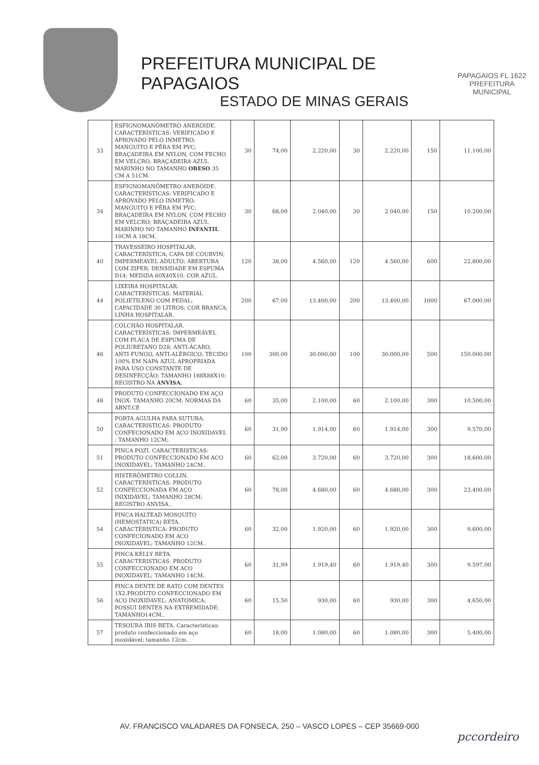PREFEITURA MUNICIPAL DE PAPAGAIOS
ESTADO DE MINAS GERAIS
PAPAGAIOS FL 1622 PREFEITURA MUNICIPAL
| 33 | ESFIGNOMANÔMETRO ANERÓIDE. CARACTERÍSTICAS: VERIFICADO E APROVADO PELO INMETRO; MANGUITO E PÊRA EM PVC; BRAÇADEIRA EM NYLON, COM FECHO EM VELCRO; BRAÇADEIRA AZUL MARINHO NO TAMANHO OBESO 35 CM A 51CM. | 30 | 74,00 | 2.220,00 | 30 | 2.220,00 | 150 | 11.100,00 |
| 34 | ESFIGNOMANÔMETRO ANERÓIDE. CARACTERÍSTICAS: VERIFICADO E APROVADO PELO INMETRO; MANGUITO E PÊRA EM PVC; BRAÇADEIRA EM NYLON, COM FECHO EM VELCRO; BRAÇADEIRA AZUL MARINHO NO TAMANHO INFANTIL 10CM A 18CM. | 30 | 68,00 | 2.040,00 | 30 | 2.040,00 | 150 | 10.200,00 |
| 40 | TRAVESSEIRO HOSPITALAR. CARACTERÍSTICA: CAPA DE COURVIN; IMPERMEÁVEL ADULTO; ABERTURA COM ZIPER; DENSIDADE EM ESPUMA D14; MEDIDA 60X40X10; COR AZUL. | 120 | 38,00 | 4.560,00 | 120 | 4.560,00 | 600 | 22.800,00 |
| 44 | LIXEIRA HOSPITALAR. CARACTERÍSTICAS: MATERIAL POLIETILENO COM PEDAL; CAPACIDADE 30 LITROS; COR BRANCA; LINHA HOSPITALAR. | 200 | 67,00 | 13.400,00 | 200 | 13.400,00 | 1000 | 67.000,00 |
| 46 | COLCHÃO HOSPITALAR. CARACTERÍSTICAS: IMPERMEÁVEL COM PLACA DE ESPUMA DE POLIURETANO D28; ANTI-ÁCARO, ANTI-FUNGO, ANTI-ALÉRGICO; TECIDO 100% EM NAPA AZUL APROPRIADA PARA USO CONSTANTE DE DESINFECÇÃO; TAMANHO 188X88X10; REGISTRO NA ANVISA. | 100 | 300,00 | 30.000,00 | 100 | 30.000,00 | 500 | 150.000,00 |
| 48 | PRODUTO CONFECCIONADO EM AÇO INOX; TAMANHO 20CM; NORMAS DA ABNT,CE | 60 | 35,00 | 2.100,00 | 60 | 2.100,00 | 300 | 10.500,00 |
| 50 | PORTA AGULHA PARA SUTURA. CARACTERISTICAS: PRODUTO CONFECIONADO EM ACO INOXIDAVEL ; TAMANHO 12CM;. | 60 | 31,90 | 1.914,00 | 60 | 1.914,00 | 300 | 9.570,00 |
| 51 | PINCA POZI. CARACTERISTICAS: PRODUTO CONFECCIONADO EM ACO INOXIDAVEL; TAMANHO 24CM.. | 60 | 62,00 | 3.720,00 | 60 | 3.720,00 | 300 | 18.600,00 |
| 52 | HISTERÔMETRO COLLIN. CARACTERÍSTICAS: PRODUTO CONFECCIONADA EM AÇO INIXIDÁVEL; TAMANHO 28CM; REGISTRO ANVISA.. | 60 | 78,00 | 4.680,00 | 60 | 4.680,00 | 300 | 23.400,00 |
| 54 | PINCA HALTEAD MOSQUITO (HEMOSTATICA) RETA. CARACTERISTICA: PRODUTO CONFECIONADO EM ACO INOXIDAVEL; TAMANHO 12CM.. | 60 | 32,00 | 1.920,00 | 60 | 1.920,00 | 300 | 9.600,00 |
| 55 | PINCA KELLY RETA. CARACTERISTICAS: PRODUTO CONFECCIONADO EM ACO INOXIDAVEL; TAMANHO 14CM.. | 60 | 31,99 | 1.919,40 | 60 | 1.919,40 | 300 | 9.597,00 |
| 56 | PINCA DENTE DE RATO COM DENTES 1X2.PRODUTO CONFECCIONADO EM ACO INOXIDAVEL; ANATOMICA; POSSUI DENTES NA EXTREMIDADE; TAMANHO14CM.. | 60 | 15,50 | 930,00 | 60 | 930,00 | 300 | 4.650,00 |
| 57 | TESOURA IRIS RETA. Características: produto confeccionado em aço inoxidável; tamanho 12cm. | 60 | 18,00 | 1.080,00 | 60 | 1.080,00 | 300 | 5.400,00 |
AV. FRANCISCO VALADARES DA FONSECA, 250 – VASCO LOPES – CEP 35669-000
pccordeiro